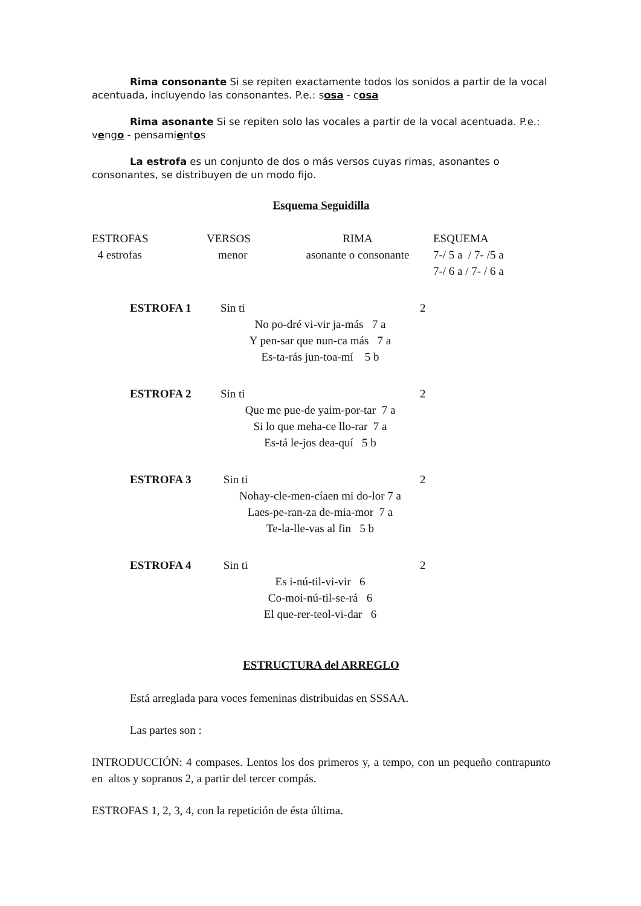Rima consonante Si se repiten exactamente todos los sonidos a partir de la vocal acentuada, incluyendo las consonantes. P.e.: sosa - cosa
Rima asonante Si se repiten solo las vocales a partir de la vocal acentuada. P.e.: vengo - pensamientos
La estrofa es un conjunto de dos o más versos cuyas rimas, asonantes o consonantes, se distribuyen de un modo fijo.
Esquema Seguidilla
| ESTROFAS | VERSOS | RIMA | ESQUEMA |
| 4 estrofas | menor | asonante o consonante | 7-/ 5 a / 7- /5 a 7-/ 6 a / 7- / 6 a |
| ESTROFA 1 | Sin ti | 2 |
| | No po-dré vi-vir ja-más 7 a Y pen-sar que nun-ca más 7 a Es-ta-rás jun-toa-mí 5 b | |
| ESTROFA 2 | Sin ti | 2 |
| | Que me pue-de yaim-por-tar 7 a Si lo que meha-ce llo-rar 7 a Es-tá le-jos dea-quí 5 b | |
| ESTROFA 3 | Sin ti | 2 |
| | Nohay-cle-men-cíaen mi do-lor 7 a Laes-pe-ran-za de-mia-mor 7 a Te-la-lle-vas al fin 5 b | |
| ESTROFA 4 | Sin ti | 2 |
| | Es i-nú-til-vi-vir 6 Co-moi-nú-til-se-rá 6 El que-rer-teol-vi-dar 6 | |
ESTRUCTURA del ARREGLO
Está arreglada para voces femeninas distribuidas en SSSAA.
Las partes son :
INTRODUCCIÓN: 4 compases. Lentos los dos primeros y, a tempo, con un pequeño contrapunto en altos y sopranos 2, a partir del tercer compás.
ESTROFAS 1, 2, 3, 4, con la repetición de ésta última.